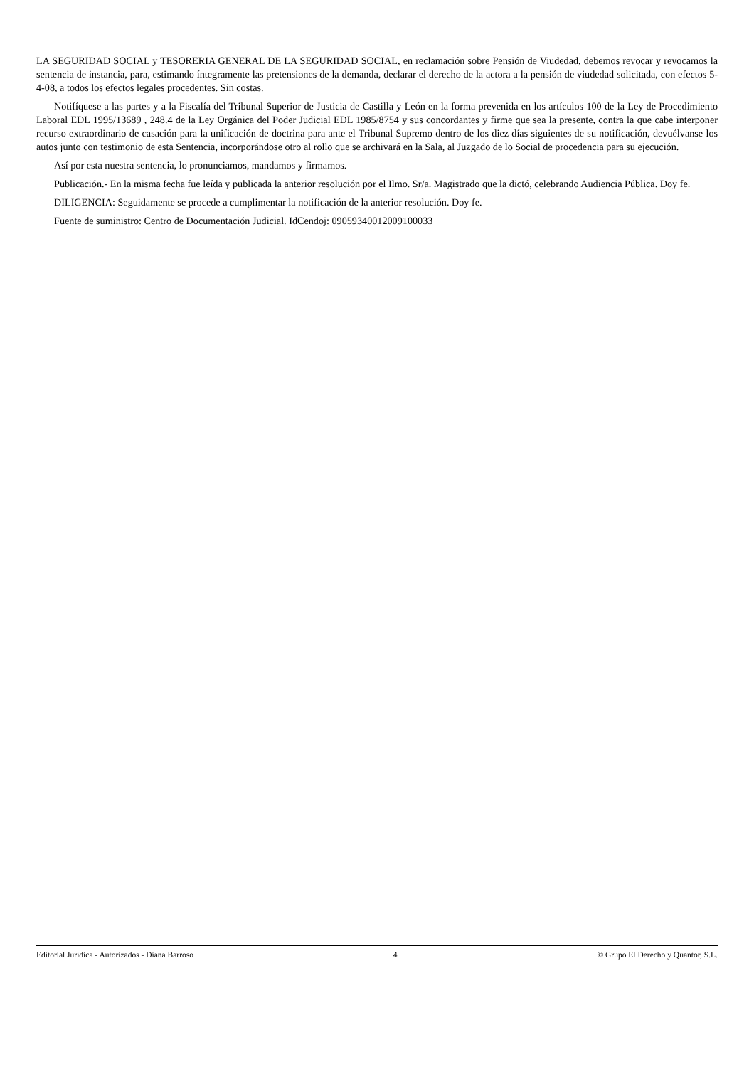LA SEGURIDAD SOCIAL y TESORERIA GENERAL DE LA SEGURIDAD SOCIAL, en reclamación sobre Pensión de Viudedad, debemos revocar y revocamos la sentencia de instancia, para, estimando íntegramente las pretensiones de la demanda, declarar el derecho de la actora a la pensión de viudedad solicitada, con efectos 5-4-08, a todos los efectos legales procedentes. Sin costas.
Notifíquese a las partes y a la Fiscalía del Tribunal Superior de Justicia de Castilla y León en la forma prevenida en los artículos 100 de la Ley de Procedimiento Laboral EDL 1995/13689 , 248.4 de la Ley Orgánica del Poder Judicial EDL 1985/8754 y sus concordantes y firme que sea la presente, contra la que cabe interponer recurso extraordinario de casación para la unificación de doctrina para ante el Tribunal Supremo dentro de los diez días siguientes de su notificación, devuélvanse los autos junto con testimonio de esta Sentencia, incorporándose otro al rollo que se archivará en la Sala, al Juzgado de lo Social de procedencia para su ejecución.
Así por esta nuestra sentencia, lo pronunciamos, mandamos y firmamos.
Publicación.- En la misma fecha fue leída y publicada la anterior resolución por el Ilmo. Sr/a. Magistrado que la dictó, celebrando Audiencia Pública. Doy fe.
DILIGENCIA: Seguidamente se procede a cumplimentar la notificación de la anterior resolución. Doy fe.
Fuente de suministro: Centro de Documentación Judicial. IdCendoj: 09059340012009100033
Editorial Jurídica - Autorizados - Diana Barroso 4 © Grupo El Derecho y Quantor, S.L.